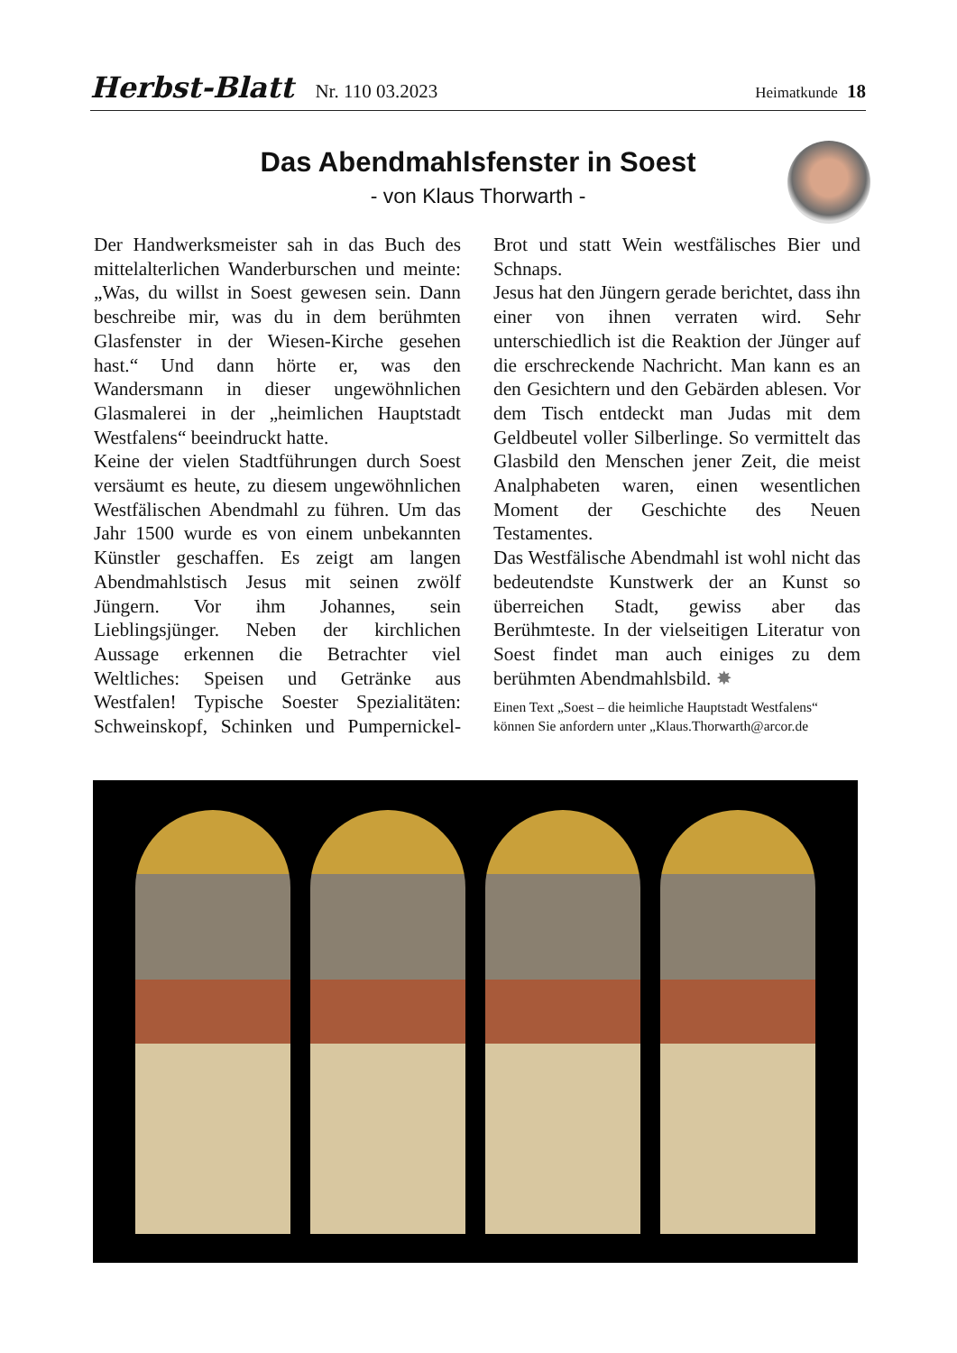Herbst-Blatt Nr. 110 03.2023 Heimatkunde 18
Das Abendmahlsfenster in Soest
- von Klaus Thorwarth -
Der Handwerksmeister sah in das Buch des mittelalterlichen Wanderburschen und meinte: „Was, du willst in Soest gewesen sein. Dann beschreibe mir, was du in dem berühmten Glasfenster in der Wiesen-Kirche gesehen hast.“ Und dann hörte er, was den Wandersmann in dieser ungewöhnlichen Glasmalerei in der „heimlichen Hauptstadt Westfalens“ beeindruckt hatte.
Keine der vielen Stadtführungen durch Soest versäumt es heute, zu diesem ungewöhnlichen Westfälischen Abendmahl zu führen. Um das Jahr 1500 wurde es von einem unbekannten Künstler geschaffen. Es zeigt am langen Abendmahlstisch Jesus mit seinen zwölf Jüngern. Vor ihm Johannes, sein Lieblingsjünger. Neben der kirchlichen Aussage erkennen die Betrachter viel Weltliches: Speisen und Getränke aus Westfalen! Typische Soester Spezialitäten: Schweinskopf, Schinken und Pumpernickel-Brot und statt Wein westfälisches Bier und Schnaps.
Jesus hat den Jüngern gerade berichtet, dass ihn einer von ihnen verraten wird. Sehr unterschiedlich ist die Reaktion der Jünger auf die erschreckende Nachricht. Man kann es an den Gesichtern und den Gebärden ablesen. Vor dem Tisch entdeckt man Judas mit dem Geldbeutel voller Silberlinge. So vermittelt das Glasbild den Menschen jener Zeit, die meist Analphabeten waren, einen wesentlichen Moment der Geschichte des Neuen Testamentes.
Das Westfälische Abendmahl ist wohl nicht das bedeutendste Kunstwerk der an Kunst so überreichen Stadt, gewiss aber das Berühmteste. In der vielseitigen Literatur von Soest findet man auch einiges zu dem berühmten Abendmahlsbild. ✸
Einen Text „Soest – die heimliche Hauptstadt Westfalens“ können Sie anfordern unter „Klaus.Thorwarth@arcor.de